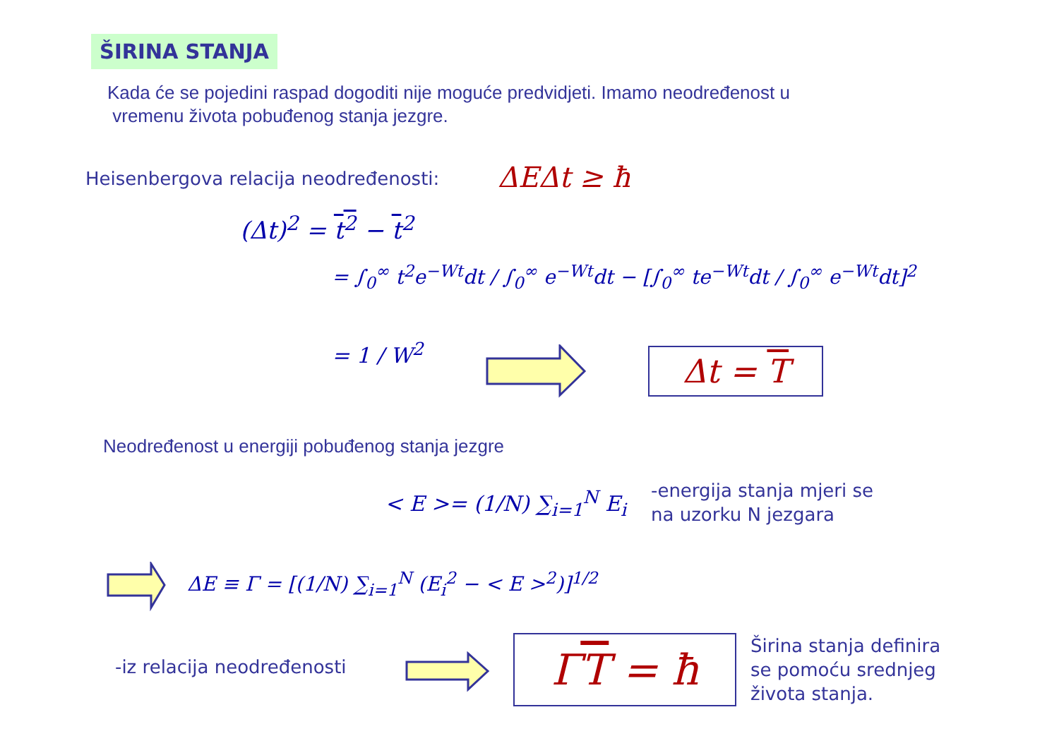ŠIRINA STANJA
Kada će se pojedini raspad dogoditi nije moguće predvidjeti. Imamo neodređenost u
vremenu života pobuđenog stanja jezgre.
Heisenbergova relacija neodređenosti:
ΔEΔt ≥ ħ
(Δt)<sup>2</sup> = t<sup>2</sup> − t<sup>2</sup>
= ∫<sub>0</sub><sup>∞</sup> t<sup>2</sup>e<sup>−Wt</sup>dt / ∫<sub>0</sub><sup>∞</sup> e<sup>−Wt</sup>dt − [∫<sub>0</sub><sup>∞</sup> te<sup>−Wt</sup>dt / ∫<sub>0</sub><sup>∞</sup> e<sup>−Wt</sup>dt]<sup>2</sup>
= 1 / W<sup>2</sup> Δt = T
Neodređenost u energiji pobuđenog stanja jezgre
< E >= (1/N) ∑<sub>i=1</sub><sup>N</sup> E<sub>i</sub>
-energija stanja mjeri se
na uzorku N jezgara
ΔE ≡ Γ = [(1/N) ∑<sub>i=1</sub><sup>N</sup> (E<sub>i</sub><sup>2</sup> − < E ><sup>2</sup>)]<sup>1/2</sup>
-iz relacija neodređenosti ΓT = ħ
Širina stanja definira
se pomoću srednjeg
života stanja.